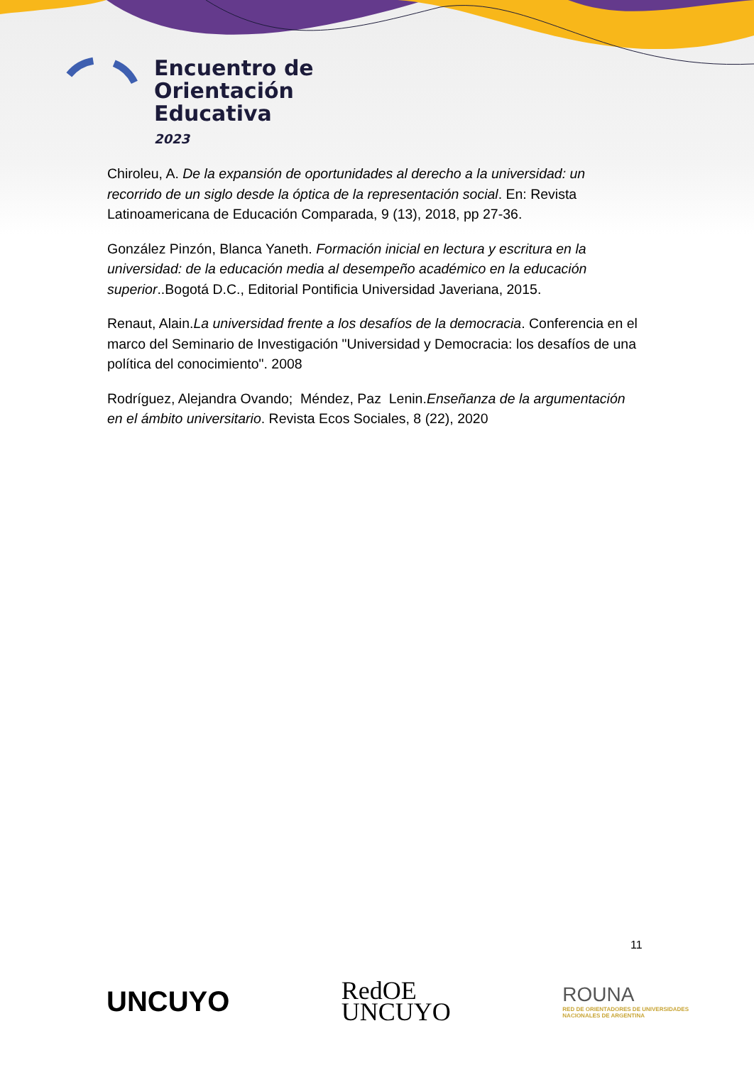Encuentro de
Orientación
Educativa
2023
Chiroleu, A. De la expansión de oportunidades al derecho a la universidad: un recorrido de un siglo desde la óptica de la representación social. En: Revista Latinoamericana de Educación Comparada, 9 (13), 2018, pp 27-36.
González Pinzón, Blanca Yaneth. Formación inicial en lectura y escritura en la universidad: de la educación media al desempeño académico en la educación superior..Bogotá D.C., Editorial Pontificia Universidad Javeriana, 2015.
Renaut, Alain.La universidad frente a los desafíos de la democracia. Conferencia en el marco del Seminario de Investigación "Universidad y Democracia: los desafíos de una política del conocimiento". 2008
Rodríguez, Alejandra Ovando; Méndez, Paz Lenin.Enseñanza de la argumentación en el ámbito universitario. Revista Ecos Sociales, 8 (22), 2020
11
UNCUYO
RedOE
UNCUYO
ROUNA
RED DE ORIENTADORES DE UNIVERSIDADES
NACIONALES DE ARGENTINA